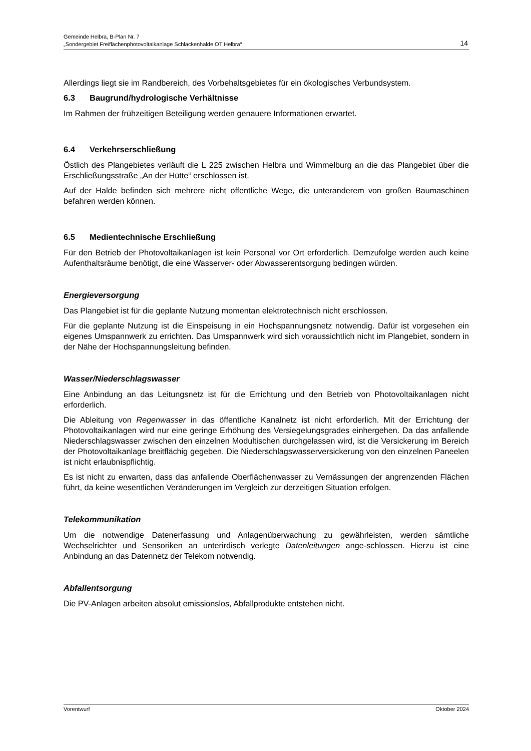Gemeinde Helbra, B-Plan Nr. 7
„Sondergebiet Freiflächenphotovoltaikanlage Schlackenhalde OT Helbra“14
Allerdings liegt sie im Randbereich, des Vorbehaltsgebietes für ein ökologisches Verbundsystem.
6.3 Baugrund/hydrologische Verhältnisse
Im Rahmen der frühzeitigen Beteiligung werden genauere Informationen erwartet.
6.4 Verkehrserschließung
Östlich des Plangebietes verläuft die L 225 zwischen Helbra und Wimmelburg an die das Plangebiet über die Erschließungsstraße „An der Hütte“ erschlossen ist.
Auf der Halde befinden sich mehrere nicht öffentliche Wege, die unteranderem von großen Baumaschinen befahren werden können.
6.5 Medientechnische Erschließung
Für den Betrieb der Photovoltaikanlagen ist kein Personal vor Ort erforderlich. Demzufolge werden auch keine Aufenthaltsräume benötigt, die eine Wasserver- oder Abwasserentsorgung bedingen würden.
Energieversorgung
Das Plangebiet ist für die geplante Nutzung momentan elektrotechnisch nicht erschlossen.
Für die geplante Nutzung ist die Einspeisung in ein Hochspannungsnetz notwendig. Dafür ist vorgesehen ein eigenes Umspannwerk zu errichten. Das Umspannwerk wird sich voraussichtlich nicht im Plangebiet, sondern in der Nähe der Hochspannungsleitung befinden.
Wasser/Niederschlagswasser
Eine Anbindung an das Leitungsnetz ist für die Errichtung und den Betrieb von Photovoltaikanlagen nicht erforderlich.
Die Ableitung von Regenwasser in das öffentliche Kanalnetz ist nicht erforderlich. Mit der Errichtung der Photovoltaikanlagen wird nur eine geringe Erhöhung des Versiegelungsgrades einhergehen. Da das anfallende Niederschlagswasser zwischen den einzelnen Modultischen durchgelassen wird, ist die Versickerung im Bereich der Photovoltaikanlage breitflächig gegeben. Die Niederschlagswasserversickerung von den einzelnen Paneelen ist nicht erlaubnispflichtig.
Es ist nicht zu erwarten, dass das anfallende Oberflächenwasser zu Vernässungen der angrenzenden Flächen führt, da keine wesentlichen Veränderungen im Vergleich zur derzeitigen Situation erfolgen.
Telekommunikation
Um die notwendige Datenerfassung und Anlagenüberwachung zu gewährleisten, werden sämtliche Wechselrichter und Sensoriken an unterirdisch verlegte Datenleitungen ange-schlossen. Hierzu ist eine Anbindung an das Datennetz der Telekom notwendig.
Abfallentsorgung
Die PV-Anlagen arbeiten absolut emissionslos, Abfallprodukte entstehen nicht.
Vorentwurf Oktober 2024